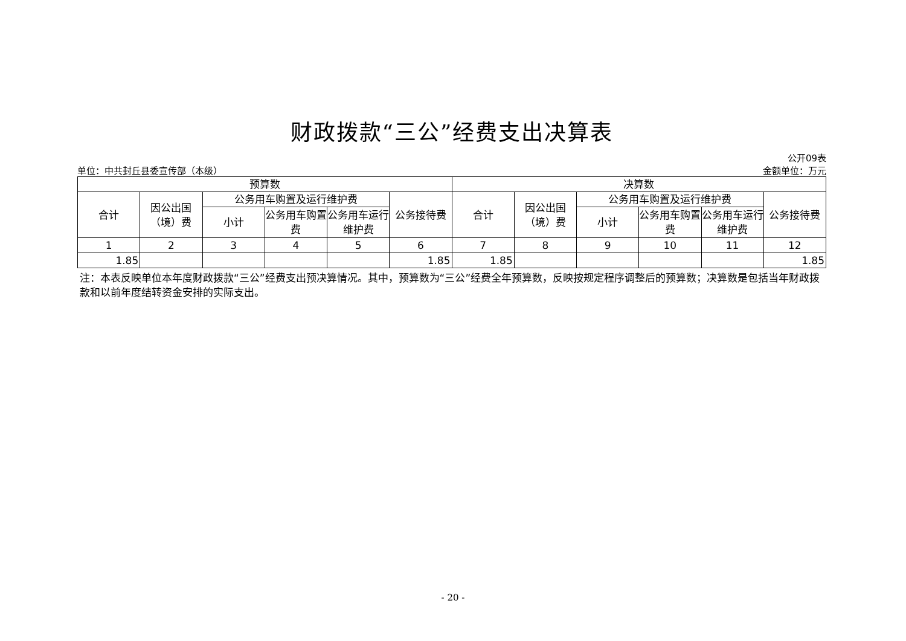财政拨款“三公”经费支出决算表
单位：中共封丘县委宣传部（本级）
公开09表
金额单位：万元
| 预算数 | | | | | | 决算数 | | | | | |
| --- | --- | --- | --- | --- | --- | --- | --- | --- | --- | --- | --- |
| 合计 | 因公出国（境）费 | 公务用车购置及运行维护费 | | | 公务接待费 | 合计 | 因公出国（境）费 | 公务用车购置及运行维护费 | | | 公务接待费 |
| | | 小计 | 公务用车购置费 | 公务用车运行维护费 | | | | 小计 | 公务用车购置费 | 公务用车运行维护费 | |
| 1 | 2 | 3 | 4 | 5 | 6 | 7 | 8 | 9 | 10 | 11 | 12 |
| 1.85 | | | | | 1.85 | 1.85 | | | | | 1.85 |
注：本表反映单位本年度财政拨款“三公”经费支出预决算情况。其中，预算数为“三公”经费全年预算数，反映按规定程序调整后的预算数；决算数是包括当年财政拨款和以前年度结转资金安排的实际支出。
- 20 -